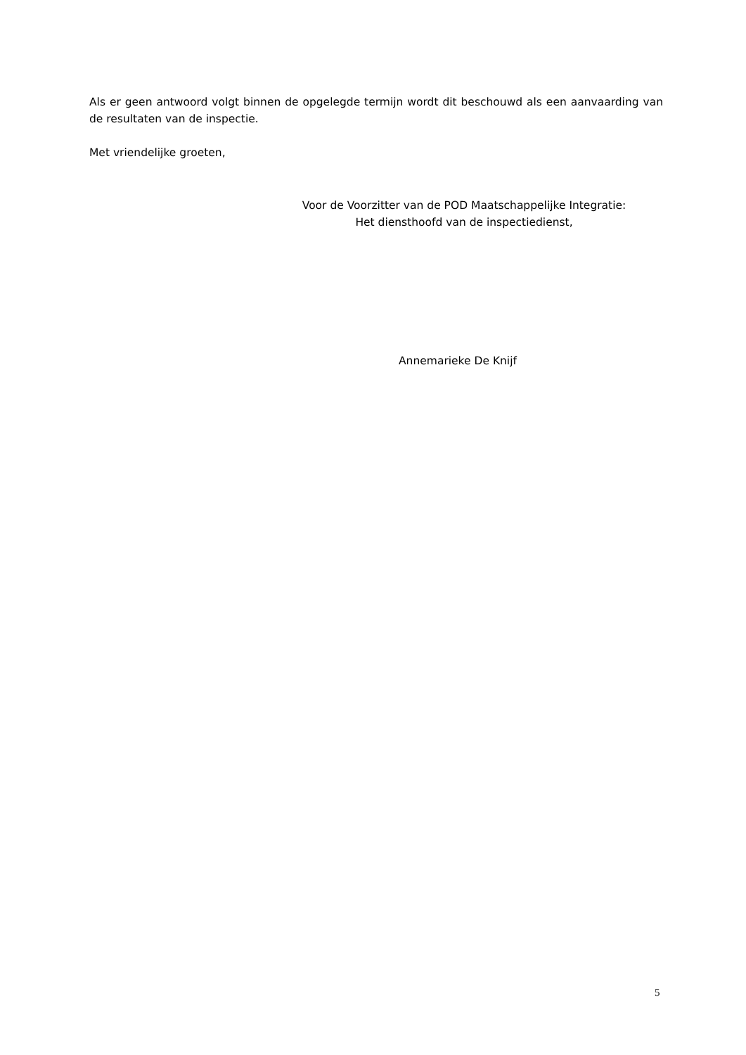Als er geen antwoord volgt binnen de opgelegde termijn wordt dit beschouwd als een aanvaarding van de resultaten van de inspectie.
Met vriendelijke groeten,
Voor de Voorzitter van de POD Maatschappelijke Integratie:
Het diensthoofd van de inspectiedienst,
Annemarieke De Knijf
5